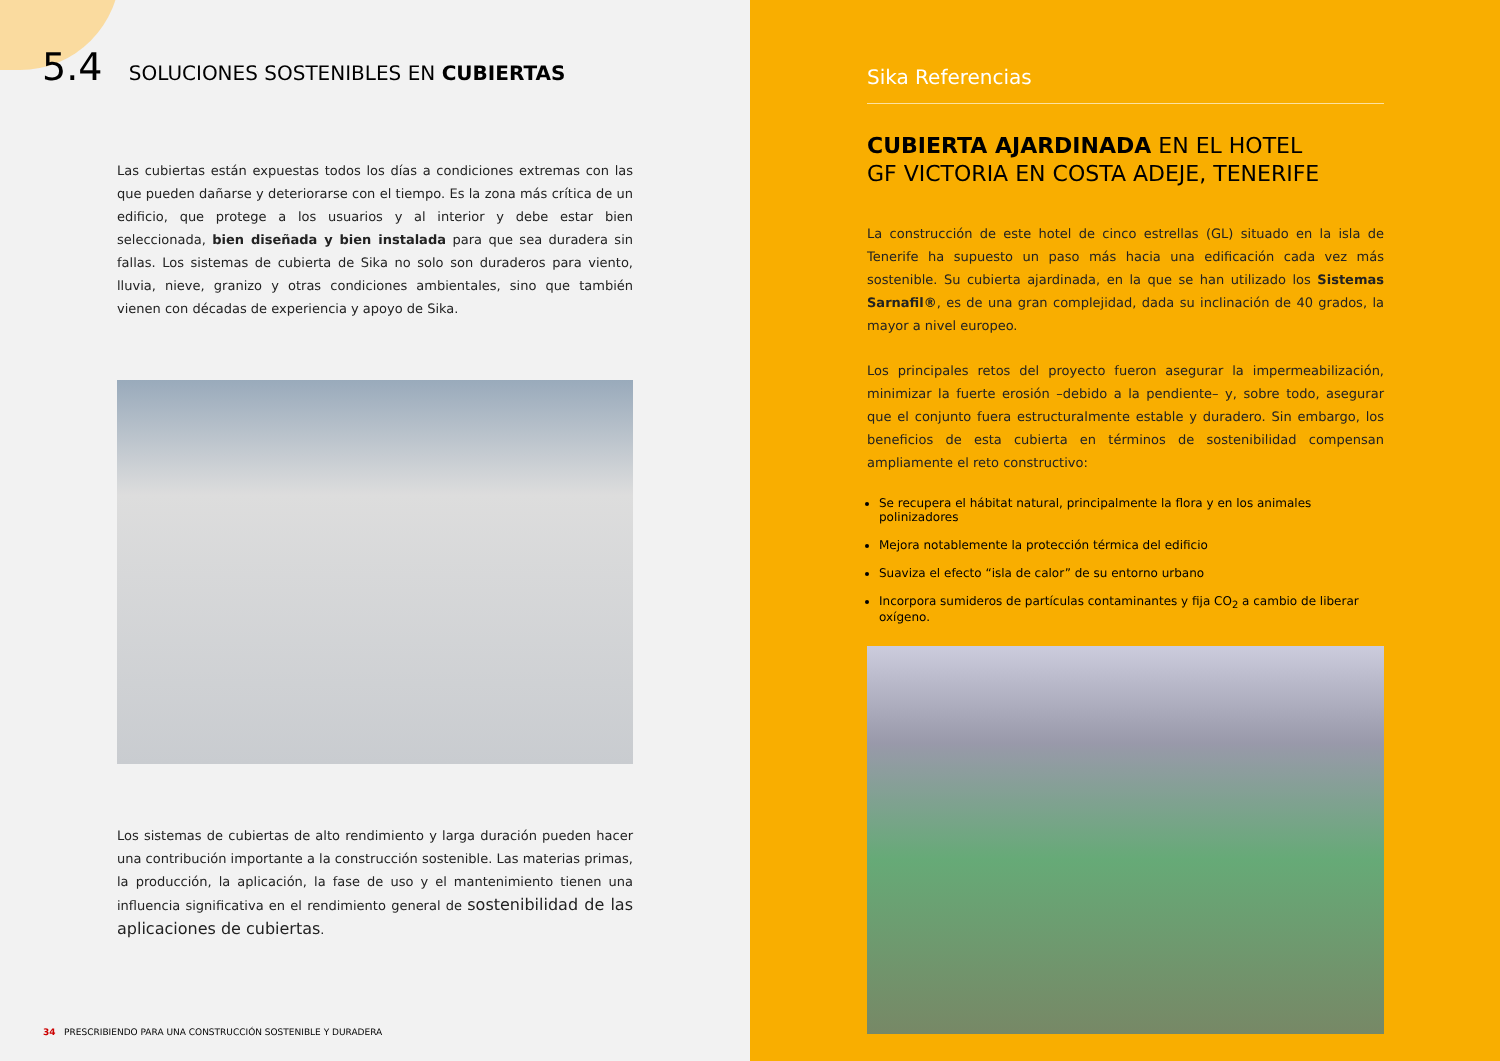5.4 SOLUCIONES SOSTENIBLES EN CUBIERTAS
Las cubiertas están expuestas todos los días a condiciones extremas con las que pueden dañarse y deteriorarse con el tiempo. Es la zona más crítica de un edificio, que protege a los usuarios y al interior y debe estar bien seleccionada, bien diseñada y bien instalada para que sea duradera sin fallas. Los sistemas de cubierta de Sika no solo son duraderos para viento, lluvia, nieve, granizo y otras condiciones ambientales, sino que también vienen con décadas de experiencia y apoyo de Sika.
Los sistemas de cubiertas de alto rendimiento y larga duración pueden hacer una contribución importante a la construcción sostenible. Las materias primas, la producción, la aplicación, la fase de uso y el mantenimiento tienen una influencia significativa en el rendimiento general de sostenibilidad de las aplicaciones de cubiertas.
34 PRESCRIBIENDO PARA UNA CONSTRUCCIÓN SOSTENIBLE Y DURADERA
Sika Referencias
CUBIERTA AJARDINADA EN EL HOTEL
GF VICTORIA EN COSTA ADEJE, TENERIFE
La construcción de este hotel de cinco estrellas (GL) situado en la isla de Tenerife ha supuesto un paso más hacia una edificación cada vez más sostenible. Su cubierta ajardinada, en la que se han utilizado los Sistemas Sarnafil®, es de una gran complejidad, dada su inclinación de 40 grados, la mayor a nivel europeo.
Los principales retos del proyecto fueron asegurar la impermeabilización, minimizar la fuerte erosión –debido a la pendiente– y, sobre todo, asegurar que el conjunto fuera estructuralmente estable y duradero. Sin embargo, los beneficios de esta cubierta en términos de sostenibilidad compensan ampliamente el reto constructivo:
Se recupera el hábitat natural, principalmente la flora y en los animales polinizadores
Mejora notablemente la protección térmica del edificio
Suaviza el efecto “isla de calor” de su entorno urbano
Incorpora sumideros de partículas contaminantes y fija CO<sub>2</sub> a cambio de liberar oxígeno.